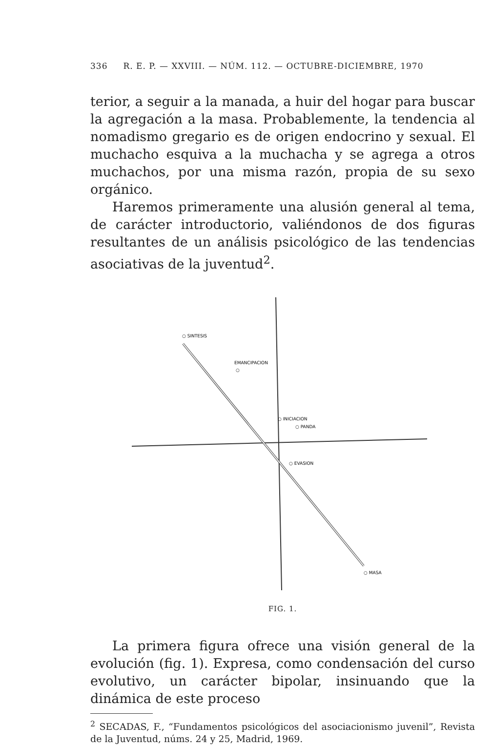336 R. E. P. — XXVIII. — NÚM. 112. — OCTUBRE-DICIEMBRE, 1970
terior, a seguir a la manada, a huir del hogar para buscar la agregación a la masa. Probablemente, la tendencia al nomadismo gregario es de origen endocrino y sexual. El muchacho esquiva a la muchacha y se agrega a otros muchachos, por una misma razón, propia de su sexo orgánico.
Haremos primeramente una alusión general al tema, de carácter introductorio, valiéndonos de dos figuras resultantes de un análisis psicológico de las tendencias asociativas de la juventud<sup>2</sup>.
○ SINTESIS
EMANCIPACION
○
○ INICIACION
○ PANDA
○ EVASION
○ MASA
FIG. 1.
La primera figura ofrece una visión general de la evolución (fig. 1). Expresa, como condensación del curso evolutivo, un carácter bipolar, insinuando que la dinámica de este proceso
<sup>2</sup> SECADAS, F., “Fundamentos psicológicos del asociacionismo juvenil”, Revista de la Juventud, núms. 24 y 25, Madrid, 1969.